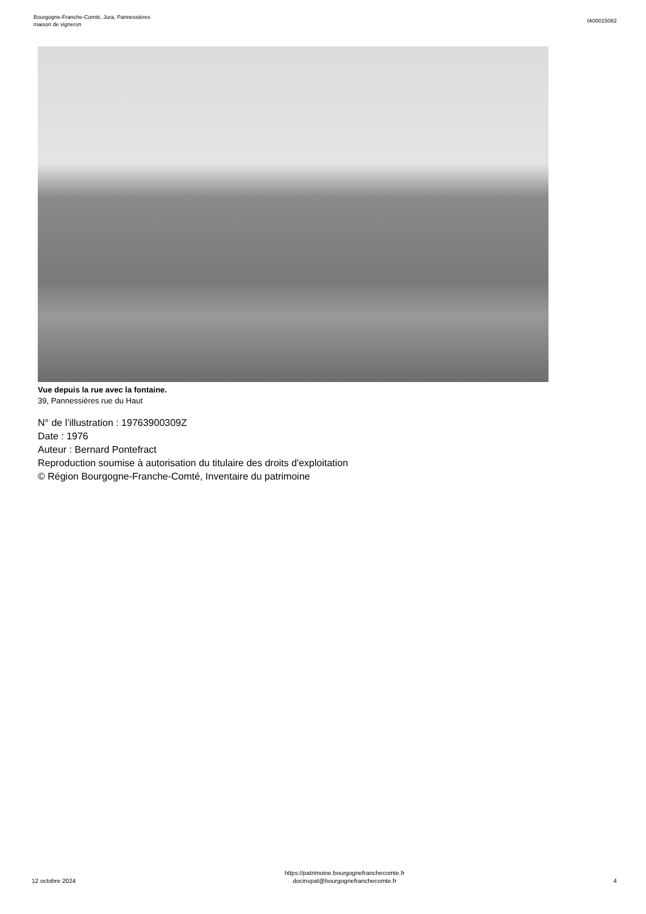Bourgogne-Franche-Comté, Jura, Pannessières
maison de vigneron
IA00015082
Vue depuis la rue avec la fontaine.
39, Pannessières rue du Haut
N° de l’illustration : 19763900309Z
Date : 1976
Auteur : Bernard Pontefract
Reproduction soumise à autorisation du titulaire des droits d'exploitation
© Région Bourgogne-Franche-Comté, Inventaire du patrimoine
12 octobre 2024
https://patrimoine.bourgognefranchecomte.fr
docinvpat@bourgognefranchecomte.fr
4